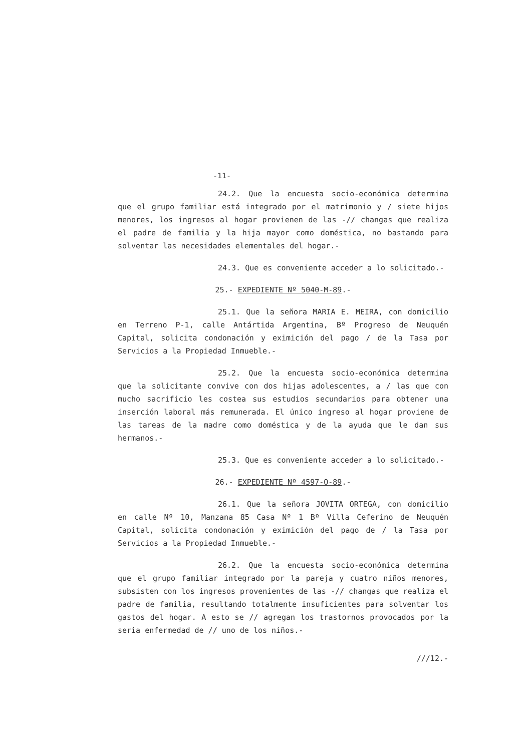-11-
24.2. Que la encuesta socio-económica determina que el grupo familiar está integrado por el matrimonio y / siete hijos menores, los ingresos al hogar provienen de las -// changas que realiza el padre de familia y la hija mayor como doméstica, no bastando para solventar las necesidades elementales del hogar.-
24.3. Que es conveniente acceder a lo solicitado.-
25.- EXPEDIENTE Nº 5040-M-89.-
25.1. Que la señora MARIA E. MEIRA, con domicilio en Terreno P-1, calle Antártida Argentina, Bº Progreso de Neuquén Capital, solicita condonación y eximición del pago / de la Tasa por Servicios a la Propiedad Inmueble.-
25.2. Que la encuesta socio-económica determina que la solicitante convive con dos hijas adolescentes, a / las que con mucho sacrificio les costea sus estudios secundarios para obtener una inserción laboral más remunerada. El único ingreso al hogar proviene de las tareas de la madre como doméstica y de la ayuda que le dan sus hermanos.-
25.3. Que es conveniente acceder a lo solicitado.-
26.- EXPEDIENTE Nº 4597-O-89.-
26.1. Que la señora JOVITA ORTEGA, con domicilio en calle Nº 10, Manzana 85 Casa Nº 1 Bº Villa Ceferino de Neuquén Capital, solicita condonación y eximición del pago de / la Tasa por Servicios a la Propiedad Inmueble.-
26.2. Que la encuesta socio-económica determina que el grupo familiar integrado por la pareja y cuatro niños menores, subsisten con los ingresos provenientes de las -// changas que realiza el padre de familia, resultando totalmente insuficientes para solventar los gastos del hogar. A esto se // agregan los trastornos provocados por la seria enfermedad de // uno de los niños.-
///12.-